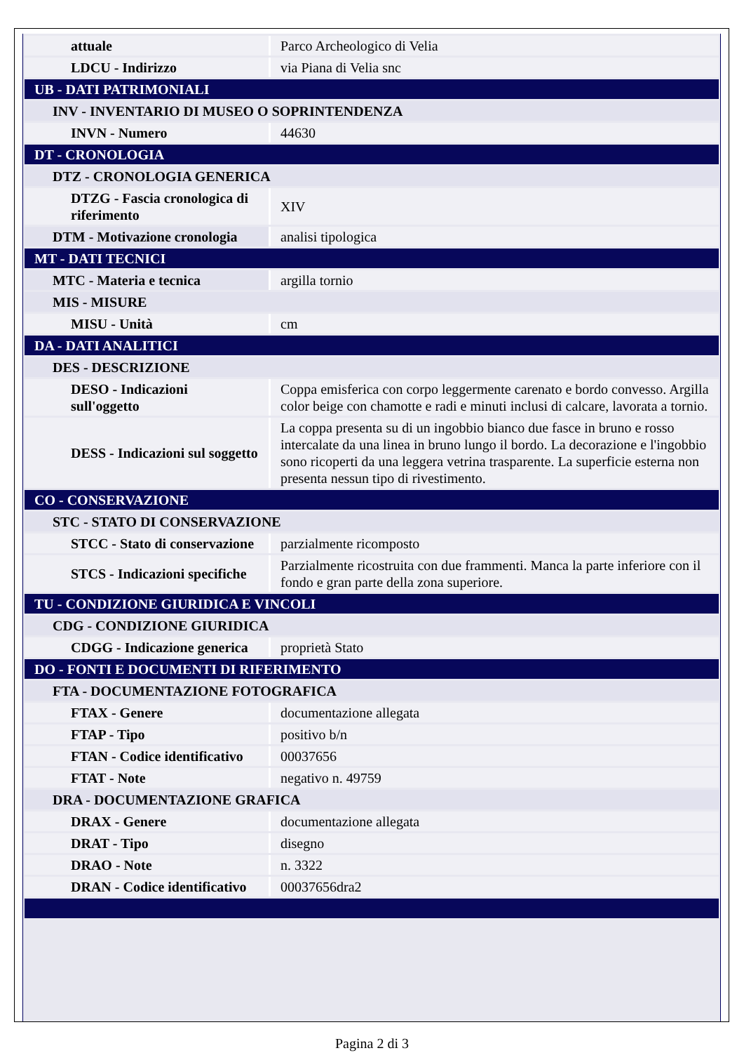| attuale | Parco Archeologico di Velia |
| LDCU - Indirizzo | via Piana di Velia snc |
| UB - DATI PATRIMONIALI | |
| INV - INVENTARIO DI MUSEO O SOPRINTENDENZA | |
| INVN - Numero | 44630 |
| DT - CRONOLOGIA | |
| DTZ - CRONOLOGIA GENERICA | |
| DTZG - Fascia cronologica di riferimento | XIV |
| DTM - Motivazione cronologia | analisi tipologica |
| MT - DATI TECNICI | |
| MTC - Materia e tecnica | argilla tornio |
| MIS - MISURE | |
| MISU - Unità | cm |
| DA - DATI ANALITICI | |
| DES - DESCRIZIONE | |
| DESO - Indicazioni sull'oggetto | Coppa emisferica con corpo leggermente carenato e bordo convesso. Argilla color beige con chamotte e radi e minuti inclusi di calcare, lavorata a tornio. |
| DESS - Indicazioni sul soggetto | La coppa presenta su di un ingobbio bianco due fasce in bruno e rosso intercalate da una linea in bruno lungo il bordo. La decorazione e l'ingobbio sono ricoperti da una leggera vetrina trasparente. La superficie esterna non presenta nessun tipo di rivestimento. |
| CO - CONSERVAZIONE | |
| STC - STATO DI CONSERVAZIONE | |
| STCC - Stato di conservazione | parzialmente ricomposto |
| STCS - Indicazioni specifiche | Parzialmente ricostruita con due frammenti. Manca la parte inferiore con il fondo e gran parte della zona superiore. |
| TU - CONDIZIONE GIURIDICA E VINCOLI | |
| CDG - CONDIZIONE GIURIDICA | |
| CDGG - Indicazione generica | proprietà Stato |
| DO - FONTI E DOCUMENTI DI RIFERIMENTO | |
| FTA - DOCUMENTAZIONE FOTOGRAFICA | |
| FTAX - Genere | documentazione allegata |
| FTAP - Tipo | positivo b/n |
| FTAN - Codice identificativo | 00037656 |
| FTAT - Note | negativo n. 49759 |
| DRA - DOCUMENTAZIONE GRAFICA | |
| DRAX - Genere | documentazione allegata |
| DRAT - Tipo | disegno |
| DRAO - Note | n. 3322 |
| DRAN - Codice identificativo | 00037656dra2 |
Pagina 2 di 3